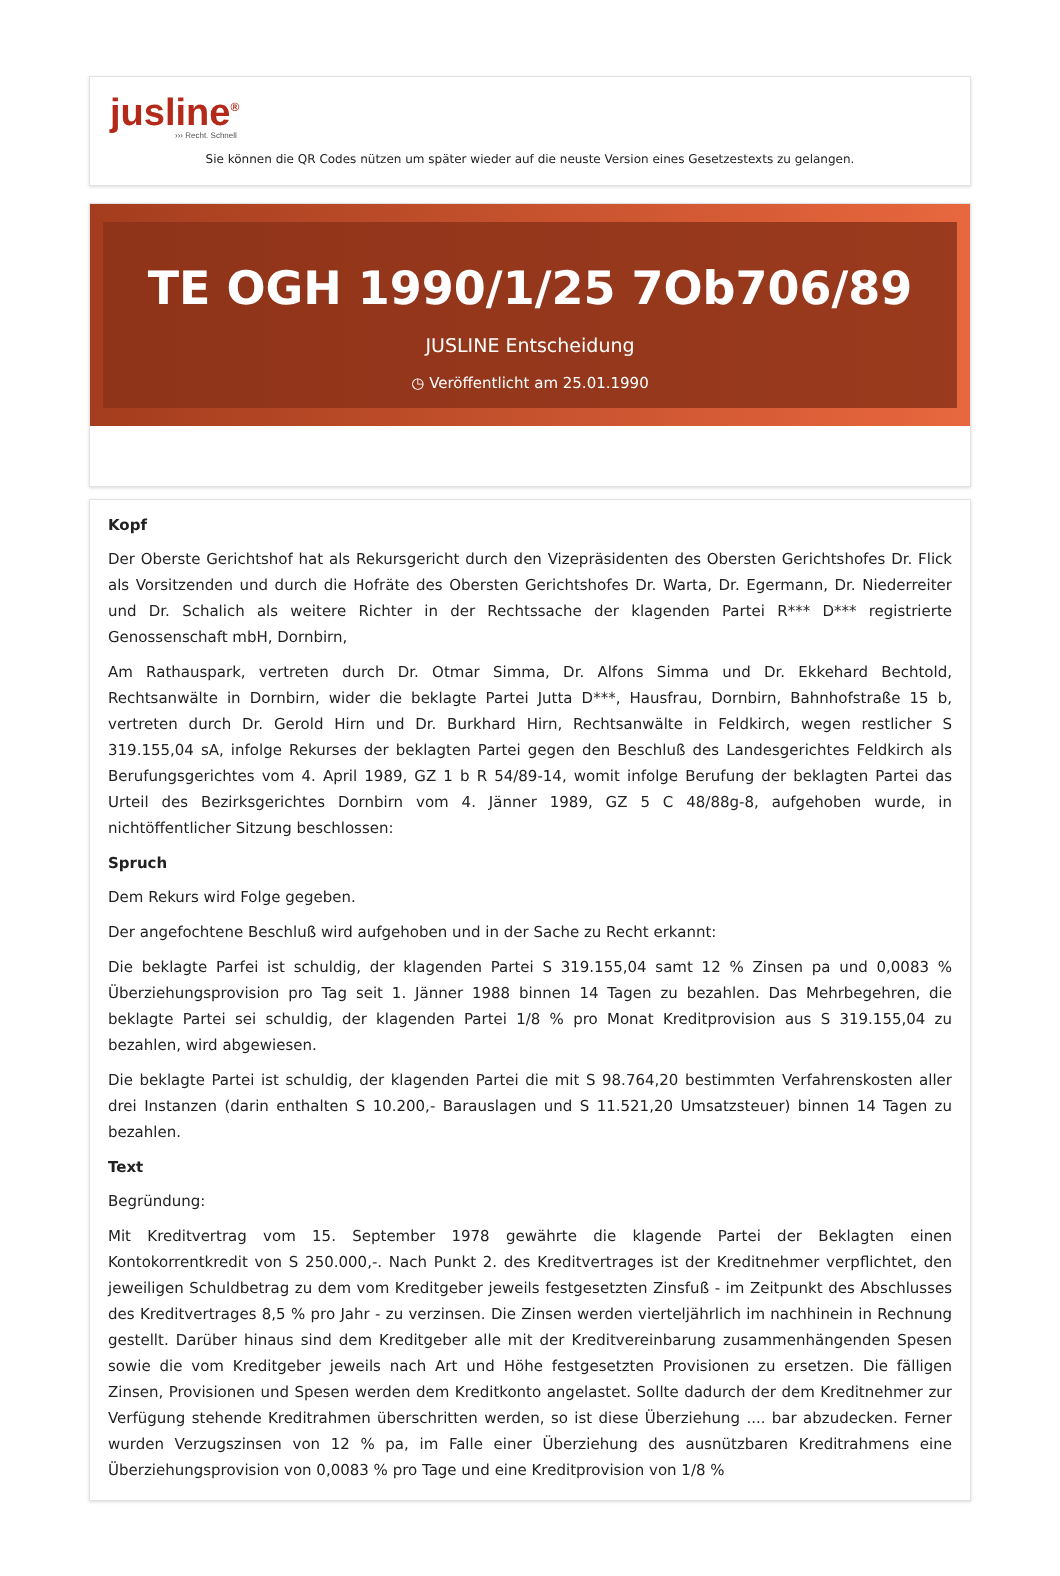jusline<sup>®</sup>
››› Recht. Schnell
Sie können die QR Codes nützen um später wieder auf die neuste Version eines Gesetzestexts zu gelangen.
TE OGH 1990/1/25 7Ob706/89
JUSLINE Entscheidung
◷ Veröffentlicht am 25.01.1990
Kopf
Der Oberste Gerichtshof hat als Rekursgericht durch den Vizepräsidenten des Obersten Gerichtshofes Dr. Flick als Vorsitzenden und durch die Hofräte des Obersten Gerichtshofes Dr. Warta, Dr. Egermann, Dr. Niederreiter und Dr. Schalich als weitere Richter in der Rechtssache der klagenden Partei R*** D*** registrierte Genossenschaft mbH, Dornbirn,
Am Rathauspark, vertreten durch Dr. Otmar Simma, Dr. Alfons Simma und Dr. Ekkehard Bechtold, Rechtsanwälte in Dornbirn, wider die beklagte Partei Jutta D***, Hausfrau, Dornbirn, Bahnhofstraße 15 b, vertreten durch Dr. Gerold Hirn und Dr. Burkhard Hirn, Rechtsanwälte in Feldkirch, wegen restlicher S 319.155,04 sA, infolge Rekurses der beklagten Partei gegen den Beschluß des Landesgerichtes Feldkirch als Berufungsgerichtes vom 4. April 1989, GZ 1 b R 54/89-14, womit infolge Berufung der beklagten Partei das Urteil des Bezirksgerichtes Dornbirn vom 4. Jänner 1989, GZ 5 C 48/88g-8, aufgehoben wurde, in nichtöffentlicher Sitzung beschlossen:
Spruch
Dem Rekurs wird Folge gegeben.
Der angefochtene Beschluß wird aufgehoben und in der Sache zu Recht erkannt:
Die beklagte Parfei ist schuldig, der klagenden Partei S 319.155,04 samt 12 % Zinsen pa und 0,0083 % Überziehungsprovision pro Tag seit 1. Jänner 1988 binnen 14 Tagen zu bezahlen. Das Mehrbegehren, die beklagte Partei sei schuldig, der klagenden Partei 1/8 % pro Monat Kreditprovision aus S 319.155,04 zu bezahlen, wird abgewiesen.
Die beklagte Partei ist schuldig, der klagenden Partei die mit S 98.764,20 bestimmten Verfahrenskosten aller drei Instanzen (darin enthalten S 10.200,- Barauslagen und S 11.521,20 Umsatzsteuer) binnen 14 Tagen zu bezahlen.
Text
Begründung:
Mit Kreditvertrag vom 15. September 1978 gewährte die klagende Partei der Beklagten einen Kontokorrentkredit von S 250.000,-. Nach Punkt 2. des Kreditvertrages ist der Kreditnehmer verpflichtet, den jeweiligen Schuldbetrag zu dem vom Kreditgeber jeweils festgesetzten Zinsfuß - im Zeitpunkt des Abschlusses des Kreditvertrages 8,5 % pro Jahr - zu verzinsen. Die Zinsen werden vierteljährlich im nachhinein in Rechnung gestellt. Darüber hinaus sind dem Kreditgeber alle mit der Kreditvereinbarung zusammenhängenden Spesen sowie die vom Kreditgeber jeweils nach Art und Höhe festgesetzten Provisionen zu ersetzen. Die fälligen Zinsen, Provisionen und Spesen werden dem Kreditkonto angelastet. Sollte dadurch der dem Kreditnehmer zur Verfügung stehende Kreditrahmen überschritten werden, so ist diese Überziehung .... bar abzudecken. Ferner wurden Verzugszinsen von 12 % pa, im Falle einer Überziehung des ausnützbaren Kreditrahmens eine Überziehungsprovision von 0,0083 % pro Tage und eine Kreditprovision von 1/8 %